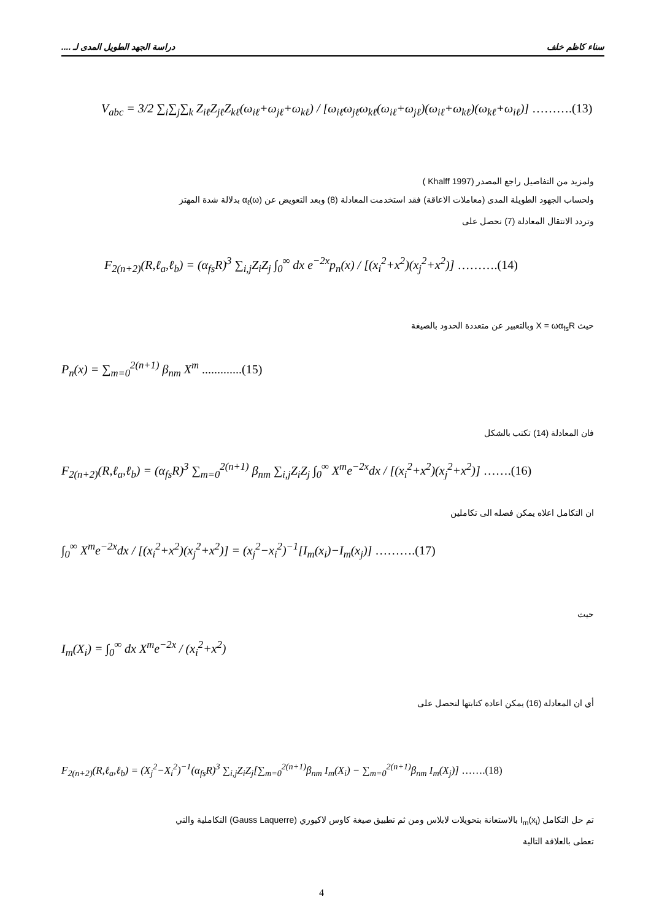سناء كاظم خلف دراسة الجهد الطويل المدى لـ ....
V<sub>abc</sub> = 3/2 ∑<sub>i</sub>∑<sub>j</sub>∑<sub>k</sub> Z<sub>iℓ</sub>Z<sub>jℓ</sub>Z<sub>kℓ</sub>(ω<sub>iℓ</sub>+ω<sub>jℓ</sub>+ω<sub>kℓ</sub>) / [ω<sub>iℓ</sub>ω<sub>jℓ</sub>ω<sub>kℓ</sub>(ω<sub>iℓ</sub>+ω<sub>jℓ</sub>)(ω<sub>iℓ</sub>+ω<sub>kℓ</sub>)(ω<sub>kℓ</sub>+ω<sub>iℓ</sub>)] ……….(13)
ولمزيد من التفاصيل راجع المصدر (Khalff 1997 )
ولحساب الجهود الطويلة المدى (معاملات الاعاقة) فقد استخدمت المعادلة (8) وبعد التعويض عن α<sub>ℓ</sub>(ω) بدلالة شدة المهتز
وتردد الانتقال المعادلة (7) نحصل على
F<sub>2(n+2)</sub>(R,ℓ<sub>a</sub>,ℓ<sub>b</sub>) = (α<sub>fs</sub>R)<sup>3</sup> ∑<sub>i,j</sub>Z<sub>i</sub>Z<sub>j</sub> ∫<sub>0</sub><sup>∞</sup> dx e<sup>−2x</sup>p<sub>n</sub>(x) / [(x<sub>i</sub><sup>2</sup>+x<sup>2</sup>)(x<sub>j</sub><sup>2</sup>+x<sup>2</sup>)] ……….(14)
حيث X = ωα<sub>fs</sub>R وبالتعبير عن متعددة الحدود بالصيغة
P<sub>n</sub>(x) = ∑<sub>m=0</sub><sup>2(n+1)</sup> β<sub>nm</sub> X<sup>m</sup> .............(15)
فان المعادلة (14) تكتب بالشكل
F<sub>2(n+2)</sub>(R,ℓ<sub>a</sub>,ℓ<sub>b</sub>) = (α<sub>fs</sub>R)<sup>3</sup> ∑<sub>m=0</sub><sup>2(n+1)</sup> β<sub>nm</sub> ∑<sub>i,j</sub>Z<sub>i</sub>Z<sub>j</sub> ∫<sub>0</sub><sup>∞</sup> X<sup>m</sup>e<sup>−2x</sup>dx / [(x<sub>i</sub><sup>2</sup>+x<sup>2</sup>)(x<sub>j</sub><sup>2</sup>+x<sup>2</sup>)] …….(16)
ان التكامل اعلاه يمكن فصله الى تكاملين
∫<sub>0</sub><sup>∞</sup> X<sup>m</sup>e<sup>−2x</sup>dx / [(x<sub>i</sub><sup>2</sup>+x<sup>2</sup>)(x<sub>j</sub><sup>2</sup>+x<sup>2</sup>)] = (x<sub>j</sub><sup>2</sup>−x<sub>i</sub><sup>2</sup>)<sup>−1</sup>[I<sub>m</sub>(x<sub>i</sub>)−I<sub>m</sub>(x<sub>j</sub>)] ……….(17)
حيث
I<sub>m</sub>(X<sub>i</sub>) = ∫<sub>0</sub><sup>∞</sup> dx X<sup>m</sup>e<sup>−2x</sup> / (x<sub>i</sub><sup>2</sup>+x<sup>2</sup>)
أي ان المعادلة (16) يمكن اعادة كتابتها لنحصل على
F<sub>2(n+2)</sub>(R,ℓ<sub>a</sub>,ℓ<sub>b</sub>) = (X<sub>j</sub><sup>2</sup>−X<sub>i</sub><sup>2</sup>)<sup>−1</sup>(α<sub>fs</sub>R)<sup>3</sup> ∑<sub>i,j</sub>Z<sub>i</sub>Z<sub>j</sub>[∑<sub>m=0</sub><sup>2(n+1)</sup>β<sub>nm</sub> I<sub>m</sub>(X<sub>i</sub>) − ∑<sub>m=0</sub><sup>2(n+1)</sup>β<sub>nm</sub> I<sub>m</sub>(X<sub>j</sub>)] …….(18)
تم حل التكامل I<sub>m</sub>(x<sub>i</sub>) بالاستعانة بتحويلات لابلاس ومن ثم تطبيق صيغة كاوس لاكيوري (Gauss Laquerre) التكاملية والتي
تعطى بالعلاقة التالية
4